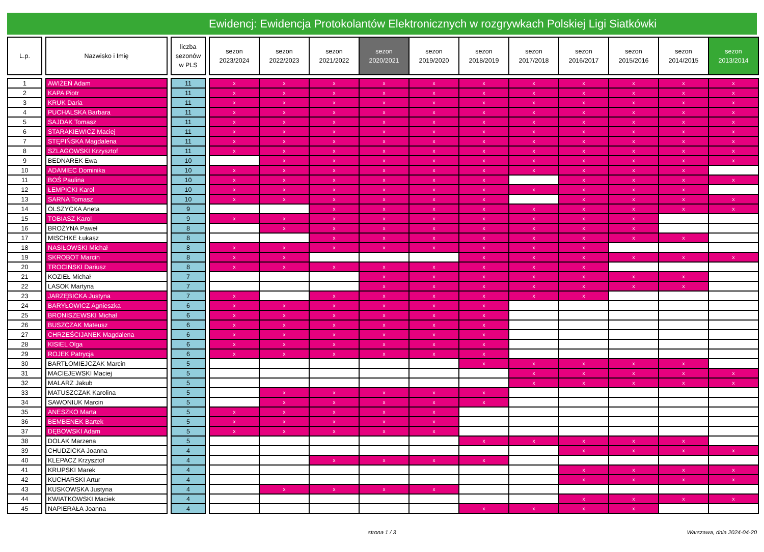Ewidencj: Ewidencja Protokolantów Elektronicznych w rozgrywkach Polskiej Ligi Siatkówki
| L.p. | | Nazwisko i Imię | | liczba sezonów w PLS | | sezon 2023/2024 | sezon 2022/2023 | sezon 2021/2022 | sezon 2020/2021 | sezon 2019/2020 | sezon 2018/2019 | sezon 2017/2018 | sezon 2016/2017 | sezon 2015/2016 | sezon 2014/2015 | sezon 2013/2014 |
| --- | --- | --- | --- | --- | --- | --- | --- | --- | --- | --- | --- | --- | --- | --- | --- | --- |
| 1 | | AWIŻEŃ Adam | | 11 | | x | x | x | x | x | x | x | x | x | x | x |
| 2 | | KAPA Piotr | | 11 | | x | x | x | x | x | x | x | x | x | x | x |
| 3 | | KRUK Daria | | 11 | | x | x | x | x | x | x | x | x | x | x | x |
| 4 | | PUCHALSKA Barbara | | 11 | | x | x | x | x | x | x | x | x | x | x | x |
| 5 | | SAJDAK Tomasz | | 11 | | x | x | x | x | x | x | x | x | x | x | x |
| 6 | | STARAKIEWICZ Maciej | | 11 | | x | x | x | x | x | x | x | x | x | x | x |
| 7 | | STĘPIŃSKA Magdalena | | 11 | | x | x | x | x | x | x | x | x | x | x | x |
| 8 | | SZLAGOWSKI Krzysztof | | 11 | | x | x | x | x | x | x | x | x | x | x | x |
| 9 | | BEDNAREK Ewa | | 10 | | | x | x | x | x | x | x | x | x | x | x |
| 10 | | ADAMIEC Dominika | | 10 | | x | x | x | x | x | x | x | x | x | x | |
| 11 | | BOŚ Paulina | | 10 | | x | x | x | x | x | x | | x | x | x | x |
| 12 | | ŁEMPICKI Karol | | 10 | | x | x | x | x | x | x | x | x | x | x | |
| 13 | | SARNA Tomasz | | 10 | | x | x | x | x | x | x | | x | x | x | x |
| 14 | | OLSZYCKA Aneta | | 9 | | | | x | x | x | x | x | x | x | x | x |
| 15 | | TOBIASZ Karol | | 9 | | x | x | x | x | x | x | x | x | x | | |
| 16 | | BROŻYNA Paweł | | 8 | | | x | x | x | x | x | x | x | x | | |
| 17 | | MISCHKE Łukasz | | 8 | | | | x | x | x | x | x | x | x | x | |
| 18 | | NASIŁOWSKI Michał | | 8 | | x | x | x | x | x | x | x | x | | | |
| 19 | | SKROBOT Marcin | | 8 | | x | x | | | | x | x | x | x | x | x |
| 20 | | TROCIŃSKI Dariusz | | 8 | | x | x | x | x | x | x | x | x | | | |
| 21 | | KOZIEŁ Michał | | 7 | | | | | x | x | x | x | x | x | x | |
| 22 | | LASOK Martyna | | 7 | | | | | x | x | x | x | x | x | x | |
| 23 | | JARZĘBICKA Justyna | | 7 | | x | | x | x | x | x | x | x | | | |
| 24 | | BARYŁOWICZ Agnieszka | | 6 | | x | x | x | x | x | x | | | | | |
| 25 | | BRONISZEWSKI Michał | | 6 | | x | x | x | x | x | x | | | | | |
| 26 | | BUSZCZAK Mateusz | | 6 | | x | x | x | x | x | x | | | | | |
| 27 | | CHRZEŚCIJANEK Magdalena | | 6 | | x | x | x | x | x | x | | | | | |
| 28 | | KISIEL Olga | | 6 | | x | x | x | x | x | x | | | | | |
| 29 | | ROJEK Patrycja | | 6 | | x | x | x | x | x | x | | | | | |
| 30 | | BARTŁOMIEJCZAK Marcin | | 5 | | | | | | | x | x | x | x | x | |
| 31 | | MACIEJEWSKI Maciej | | 5 | | | | | | | | x | x | x | x | x |
| 32 | | MALARZ Jakub | | 5 | | | | | | | | x | x | x | x | x |
| 33 | | MATUSZCZAK Karolina | | 5 | | | x | x | x | x | x | | | | | |
| 34 | | SAWONIUK Marcin | | 5 | | | x | x | x | x | x | | | | | |
| 35 | | ANESZKO Marta | | 5 | | x | x | x | x | x | | | | | | |
| 36 | | BEMBENEK Bartek | | 5 | | x | x | x | x | x | | | | | | |
| 37 | | DĘBOWSKI Adam | | 5 | | x | x | x | x | x | | | | | | |
| 38 | | DOLAK Marzena | | 5 | | | | | | | x | x | x | x | x | |
| 39 | | CHUDZICKA Joanna | | 4 | | | | | | | | | x | x | x | x |
| 40 | | KLEPACZ Krzysztof | | 4 | | | | x | x | x | x | | | | | |
| 41 | | KRUPSKI Marek | | 4 | | | | | | | | | x | x | x | x |
| 42 | | KUCHARSKI Artur | | 4 | | | | | | | | | x | x | x | x |
| 43 | | KUSKOWSKA Justyna | | 4 | | | x | x | x | x | | | | | | |
| 44 | | KWIATKOWSKI Maciek | | 4 | | | | | | | | | x | x | x | x |
| 45 | | NAPIERAŁA Joanna | | 4 | | | | | | | x | x | x | x | | |
strona 1 / 3 Warszawa, dnia 2024-04-20